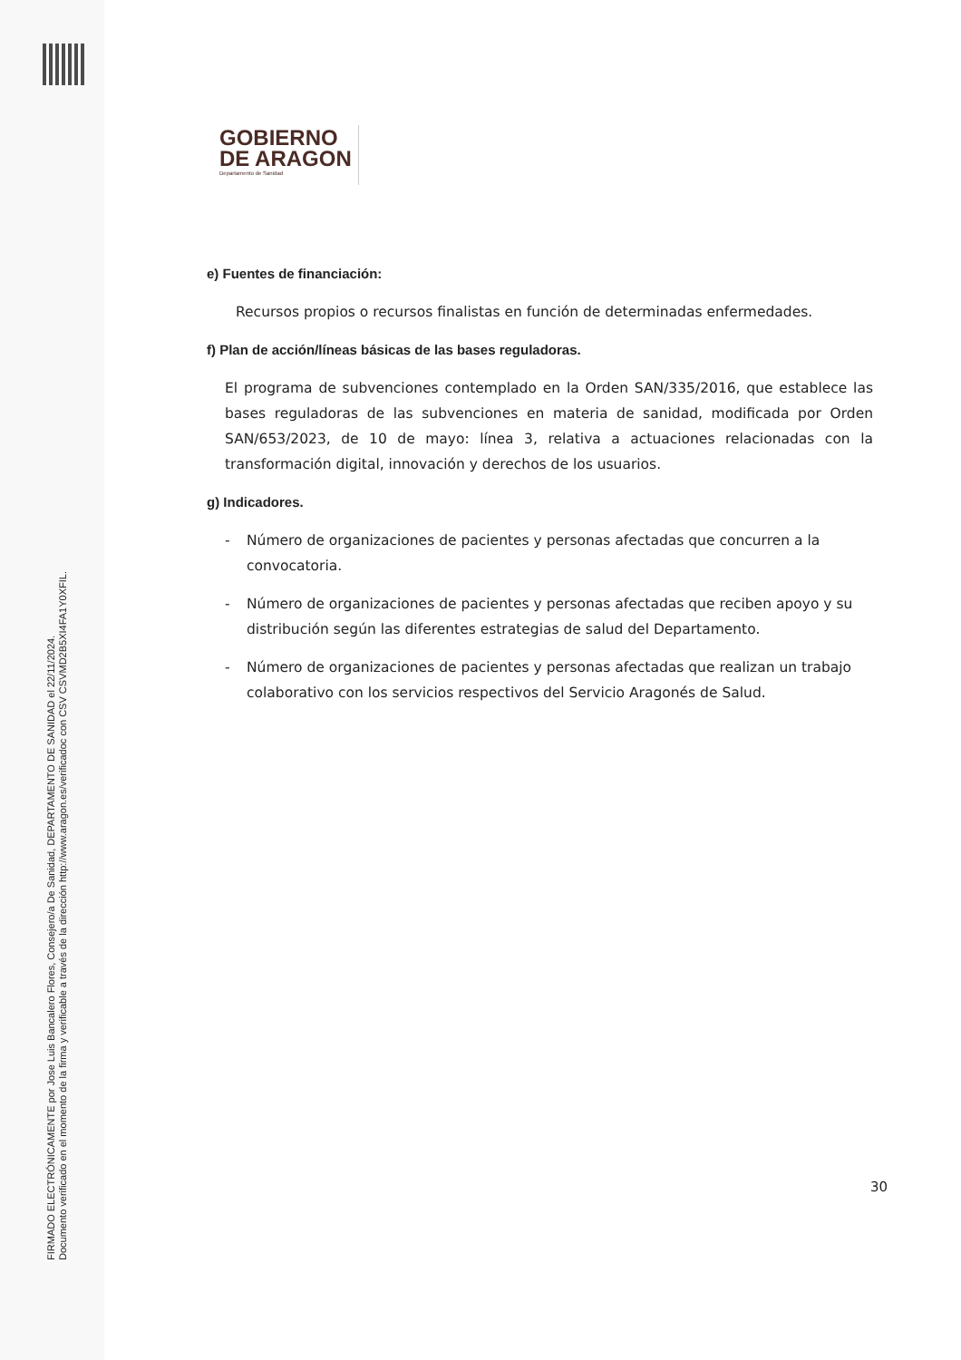FIRMADO ELECTRÓNICAMENTE por Jose Luis Bancalero Flores, Consejero/a De Sanidad, DEPARTAMENTO DE SANIDAD el 22/11/2024.
Documento verificado en el momento de la firma y verificable a través de la dirección http://www.aragon.es/verificadoc con CSV CSVMD2B5XI4FA1Y0XFIL.
GOBIERNO
DE ARAGON
Departamento de Sanidad
e) Fuentes de financiación:
Recursos propios o recursos finalistas en función de determinadas enfermedades.
f) Plan de acción/líneas básicas de las bases reguladoras.
El programa de subvenciones contemplado en la Orden SAN/335/2016, que establece las bases reguladoras de las subvenciones en materia de sanidad, modificada por Orden SAN/653/2023, de 10 de mayo: línea 3, relativa a actuaciones relacionadas con la transformación digital, innovación y derechos de los usuarios.
g) Indicadores.
- Número de organizaciones de pacientes y personas afectadas que concurren a la convocatoria.
- Número de organizaciones de pacientes y personas afectadas que reciben apoyo y su distribución según las diferentes estrategias de salud del Departamento.
- Número de organizaciones de pacientes y personas afectadas que realizan un trabajo colaborativo con los servicios respectivos del Servicio Aragonés de Salud.
30